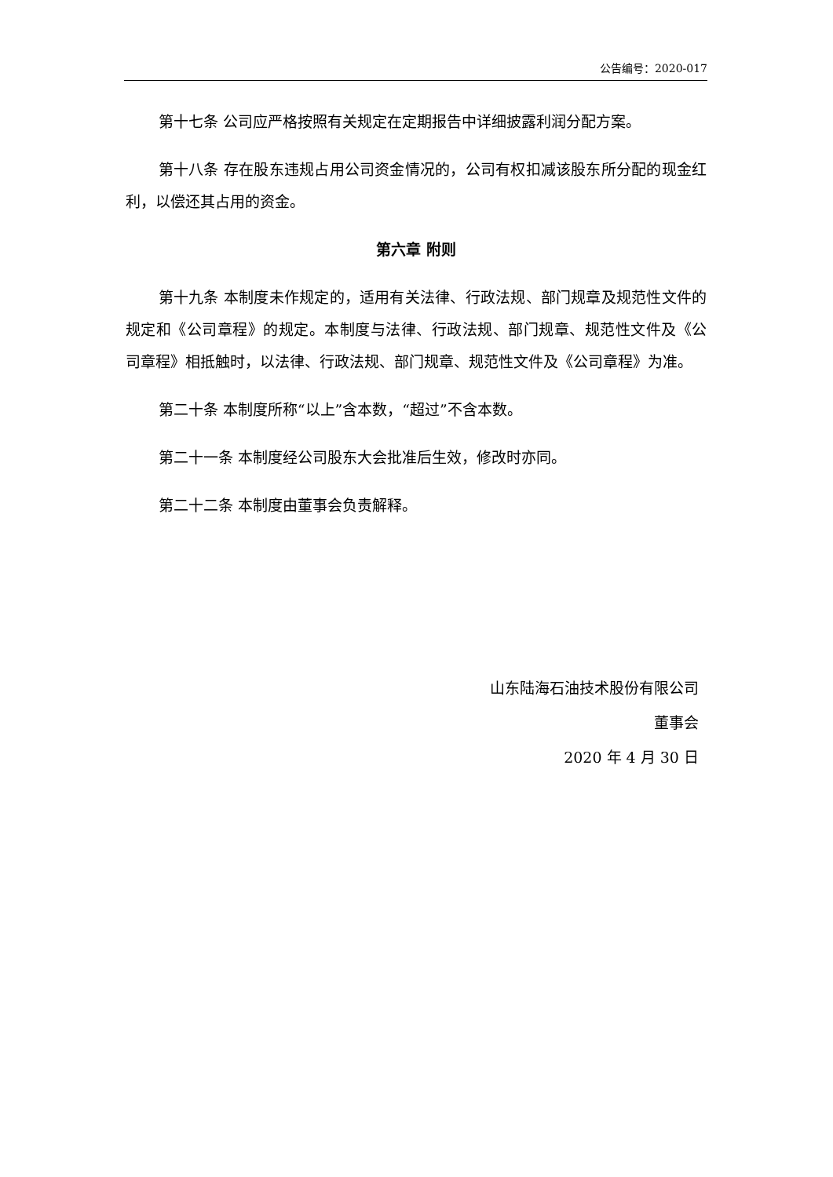公告编号：2020-017
第十七条 公司应严格按照有关规定在定期报告中详细披露利润分配方案。
第十八条 存在股东违规占用公司资金情况的，公司有权扣减该股东所分配的现金红利，以偿还其占用的资金。
第六章 附则
第十九条 本制度未作规定的，适用有关法律、行政法规、部门规章及规范性文件的规定和《公司章程》的规定。本制度与法律、行政法规、部门规章、规范性文件及《公司章程》相抵触时，以法律、行政法规、部门规章、规范性文件及《公司章程》为准。
第二十条 本制度所称“以上”含本数，“超过”不含本数。
第二十一条 本制度经公司股东大会批准后生效，修改时亦同。
第二十二条 本制度由董事会负责解释。
山东陆海石油技术股份有限公司
董事会
2020 年 4 月 30 日